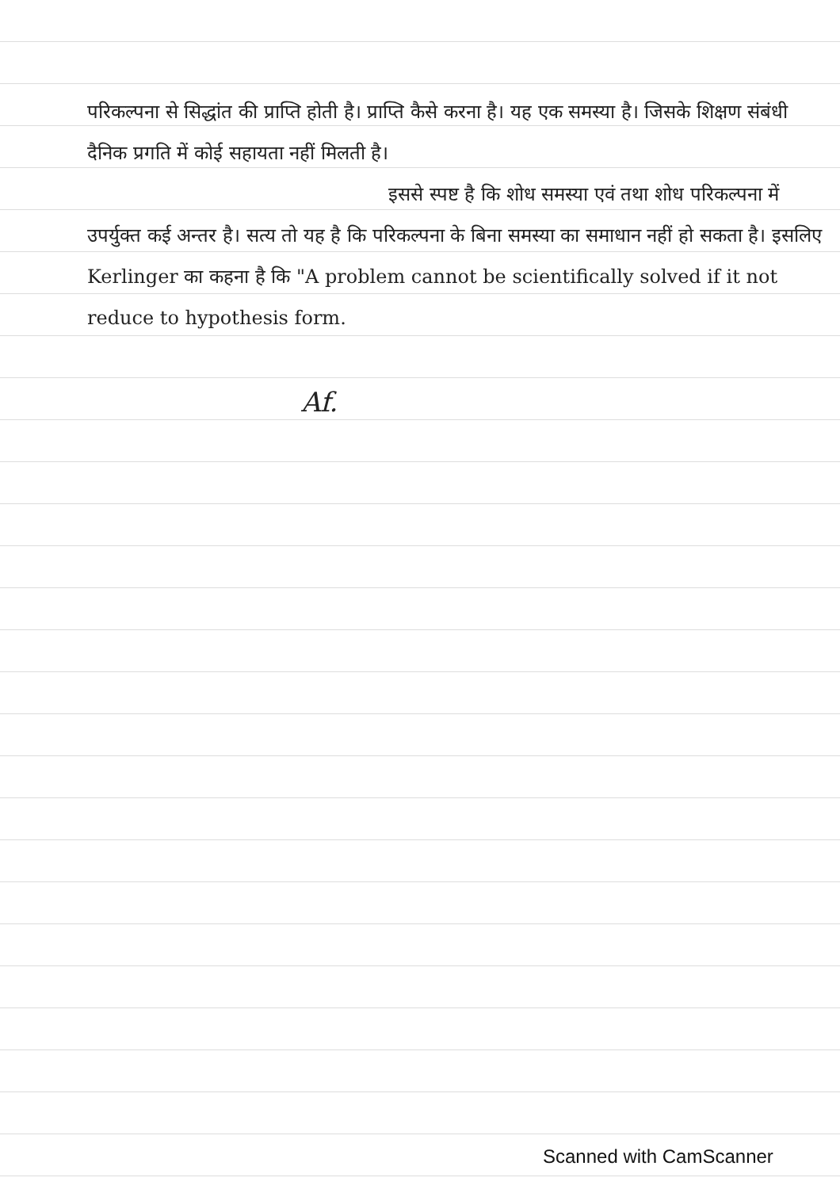परिकल्पना से सिद्धांत की प्राप्ति होती है। प्राप्ति कैसे करना है। यह एक समस्या है। जिसके शिक्षण संबंधी दैनिक प्रगति में कोई सहायता नहीं मिलती है।
इससे स्पष्ट है कि शोध समस्या एवं तथा शोध परिकल्पना में उपर्युक्त कई अन्तर है। सत्य तो यह है कि परिकल्पना के बिना समस्या का समाधान नहीं हो सकता है। इसलिए Kerlinger का कहना है कि "A problem cannot be scientifically solved if it not reduce to hypothesis form.
Af.
Scanned with CamScanner